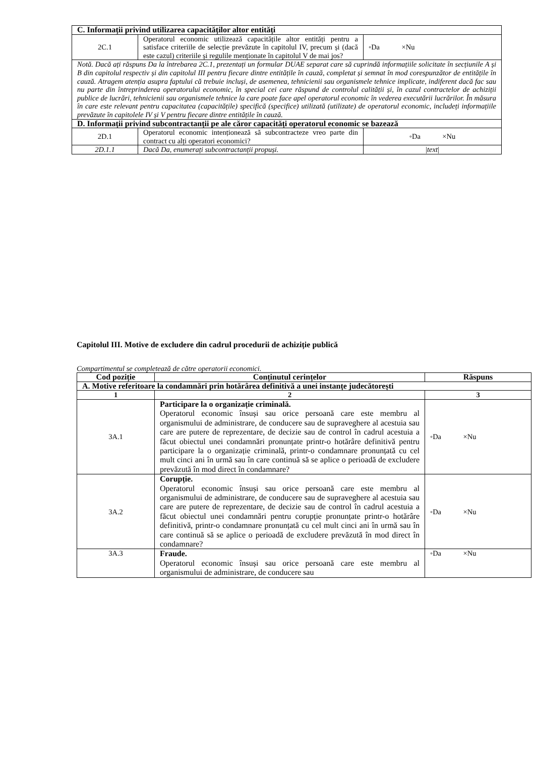| C. Informații privind utilizarea capacităților altor entități | | |
| 2C.1 | Operatorul economic utilizează capacitățile altor entități pentru a satisface criteriile de selecție prevăzute în capitolul IV, precum și (dacă este cazul) criteriile și regulile menționate în capitolul V de mai jos? | ◦Da ×Nu |
| Notă. Dacă ați răspuns Da la întrebarea 2C.1, prezentați un formular DUAE separat care să cuprindă informațiile solicitate în secțiunile A și B din capitolul respectiv și din capitolul III pentru fiecare dintre entitățile în cauză, completat și semnat în mod corespunzător de entitățile în cauză. Atragem atenția asupra faptului că trebuie incluși, de asemenea, tehnicienii sau organismele tehnice implicate, indiferent dacă fac sau nu parte din întreprinderea operatorului economic, în special cei care răspund de controlul calității și, în cazul contractelor de achiziții publice de lucrări, tehnicienii sau organismele tehnice la care poate face apel operatorul economic în vederea executării lucrărilor. În măsura în care este relevant pentru capacitatea (capacitățile) specifică (specifice) utilizată (utilizate) de operatorul economic, includeți informațiile prevăzute în capitolele IV și V pentru fiecare dintre entitățile în cauză. | | |
| D. Informații privind subcontractanții pe ale căror capacități operatorul economic se bazează | | |
| 2D.1 | Operatorul economic intenționează să subcontracteze vreo parte din contract cu alți operatori economici? | ◦Da ×Nu |
| 2D.1.1 | Dacă Da, enumerați subcontractanții propuși. | / text / |
Capitolul III. Motive de excludere din cadrul procedurii de achiziție publică
Compartimentul se completează de către operatorii economici.
| Cod poziție | Conținutul cerințelor | Răspuns |
| --- | --- | --- |
| A. Motive referitoare la condamnări prin hotărârea definitivă a unei instanțe judecătorești | | |
| 1 | 2 | 3 |
| 3A.1 | Participare la o organizație criminală. Operatorul economic însuși sau orice persoană care este membru al organismului de administrare, de conducere sau de supraveghere al acestuia sau care are putere de reprezentare, de decizie sau de control în cadrul acestuia a făcut obiectul unei condamnări pronunțate printr-o hotărâre definitivă pentru participare la o organizație criminală, printr-o condamnare pronunțată cu cel mult cinci ani în urmă sau în care continuă să se aplice o perioadă de excludere prevăzută în mod direct în condamnare? | ◦Da ×Nu |
| 3A.2 | Corupție. Operatorul economic însuși sau orice persoană care este membru al organismului de administrare, de conducere sau de supraveghere al acestuia sau care are putere de reprezentare, de decizie sau de control în cadrul acestuia a făcut obiectul unei condamnări pentru corupție pronunțate printr-o hotărâre definitivă, printr-o condamnare pronunțată cu cel mult cinci ani în urmă sau în care continuă să se aplice o perioadă de excludere prevăzută în mod direct în condamnare? | ◦Da ×Nu |
| 3A.3 | Fraude. Operatorul economic însuși sau orice persoană care este membru al organismului de administrare, de conducere sau | ◦Da ×Nu |